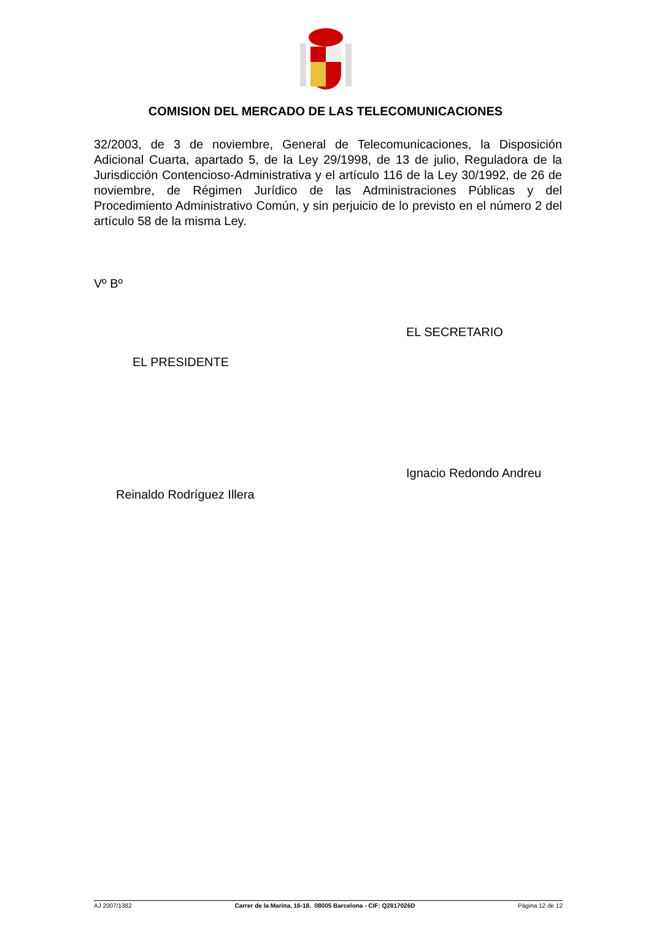COMISION DEL MERCADO DE LAS TELECOMUNICACIONES
32/2003, de 3 de noviembre, General de Telecomunicaciones, la Disposición Adicional Cuarta, apartado 5, de la Ley 29/1998, de 13 de julio, Reguladora de la Jurisdicción Contencioso-Administrativa y el artículo 116 de la Ley 30/1992, de 26 de noviembre, de Régimen Jurídico de las Administraciones Públicas y del Procedimiento Administrativo Común, y sin perjuicio de lo previsto en el número 2 del artículo 58 de la misma Ley.
Vº Bº
EL SECRETARIO
EL PRESIDENTE
Ignacio Redondo Andreu
Reinaldo Rodríguez Illera
AJ 2007/1382 Carrer de la Marina, 16-18. 08005 Barcelona - CIF: Q2817026D Página 12 de 12